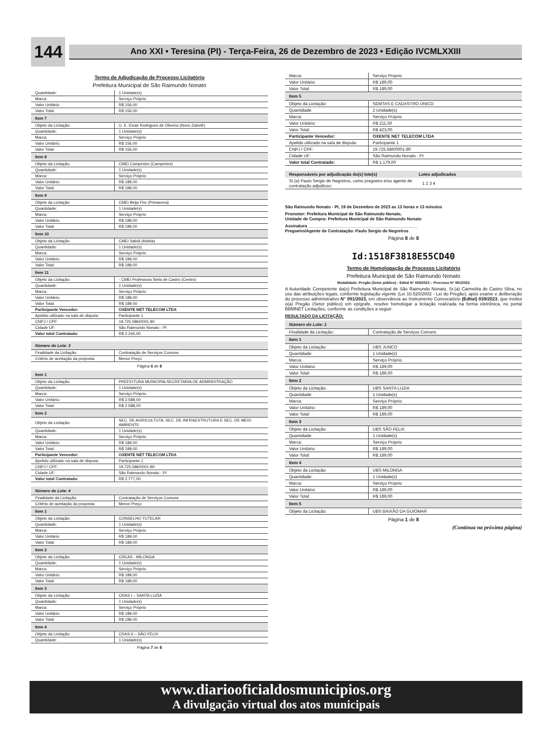144
Ano XXI • Teresina (PI) - Terça-Feira, 26 de Dezembro de 2023 • Edição IVCMLXXIII
Termo de Adjudicação de Processo Licitatório
Prefeitura Municipal de São Raimundo Nonato
| Quantidade: | 1 Unidade(s) |
| Marca: | Serviço Próprio |
| Valor Unitário: | R$ 156,00 |
| Valor Total: | R$ 156,00 |
| Item 7 | |
| Objeto da Licitação: | U. E. Elzair Rodrigues de Oliveira (Novo Zabelê) |
| Quantidade: | 1 Unidade(s) |
| Marca: | Serviço Próprio |
| Valor Unitário: | R$ 156,00 |
| Valor Total: | R$ 156,00 |
| Item 8 | |
| Objeto da Licitação: | CMEI Campestre (Campestre) |
| Quantidade: | 1 Unidade(s) |
| Marca: | Serviço Próprio |
| Valor Unitário: | R$ 189,00 |
| Valor Total: | R$ 189,00 |
| Item 9 | |
| Objeto da Licitação: | CMEI Beija Flor (Primavera) |
| Quantidade: | 1 Unidade(s) |
| Marca: | Serviço Próprio |
| Valor Unitário: | R$ 189,00 |
| Valor Total: | R$ 189,00 |
| Item 10 | |
| Objeto da Licitação: | CMEI Sabiá (Aldeia) |
| Quantidade: | 1 Unidade(s) |
| Marca: | Serviço Próprio |
| Valor Unitário: | R$ 189,00 |
| Valor Total: | R$ 189,00 |
| Item 11 | |
| Objeto da Licitação: | - CMEI Professora Stela de Castro (Centro) |
| Quantidade: | 1 Unidade(s) |
| Marca: | Serviço Próprio |
| Valor Unitário: | R$ 189,00 |
| Valor Total: | R$ 189,00 |
| Participante Vencedor: | OXENTE NET TELECOM LTDA |
| Apelido utilizado na sala de disputa: | Participante 1 |
| CNPJ / CPF: | 19.725.586/0001-80 |
| Cidade UF: | São Raimundo Nonato - PI |
| Valor total Contratado: | R$ 2.246,00 |
| Número do Lote: 3 | |
| Finalidade da Licitação: | Contratação de Serviços Comuns |
| Critério de aceitação da proposta: | Menor Preço |
Página 6 de 8
| Item 1 | |
| Objeto da Licitação: | PREFEITURA MUNICIPALSECRETARIA DE ADMINISTRAÇÃO |
| Quantidade: | 1 Unidade(s) |
| Marca: | Serviço Próprio |
| Valor Unitário: | R$ 2.588,00 |
| Valor Total: | R$ 2.588,00 |
| Item 2 | |
| Objeto da Licitação: | SEC. DE AGRICULTUTA, SEC. DE INFRAESTRUTURA E SEC. DE MEIO AMBIENTE |
| Quantidade: | 1 Unidade(s) |
| Marca: | Serviço Próprio |
| Valor Unitário: | R$ 189,00 |
| Valor Total: | R$ 189,00 |
| Participante Vencedor: | OXENTE NET TELECOM LTDA |
| Apelido utilizado na sala de disputa: | Participante 1 |
| CNPJ / CPF: | 19.725.586/0001-80 |
| Cidade UF: | São Raimundo Nonato - PI |
| Valor total Contratado: | R$ 2.777,00 |
| Número do Lote: 4 | |
| Finalidade da Licitação: | Contratação de Serviços Comuns |
| Critério de aceitação da proposta: | Menor Preço |
| Item 1 | |
| Objeto da Licitação: | CONSELHO TUTELAR |
| Quantidade: | 1 Unidade(s) |
| Marca: | Serviço Próprio |
| Valor Unitário: | R$ 189,00 |
| Valor Total: | R$ 189,00 |
| Item 2 | |
| Objeto da Licitação: | CREAS - MILONGA |
| Quantidade: | 1 Unidade(s) |
| Marca: | Serviço Próprio |
| Valor Unitário: | R$ 189,00 |
| Valor Total: | R$ 189,00 |
| Item 3 | |
| Objeto da Licitação: | CRAS I – SANTA LUZIA |
| Quantidade: | 1 Unidade(s) |
| Marca: | Serviço Próprio |
| Valor Unitário: | R$ 189,00 |
| Valor Total: | R$ 189,00 |
| Item 4 | |
| Objeto da Licitação: | CRAS II – SÃO FÉLIX |
| Quantidade: | 1 Unidade(s) |
Página 7 de 8
| Marca: | Serviço Próprio |
| Valor Unitário: | R$ 189,00 |
| Valor Total: | R$ 189,00 |
| Item 5 | |
| Objeto da Licitação: | SEMTAS E CADASTRO ÚNICO |
| Quantidade: | 2 Unidade(s) |
| Marca: | Serviço Próprio |
| Valor Unitário: | R$ 211,50 |
| Valor Total: | R$ 423,00 |
| Participante Vencedor: | OXENTE NET TELECOM LTDA |
| Apelido utilizado na sala de disputa: | Participante 1 |
| CNPJ / CPF: | 19.725.586/0001-80 |
| Cidade UF: | São Raimundo Nonato - PI |
| Valor total Contratado: | R$ 1.179,00 |
| Responsáveis por adjudicação do(s) lote(s) | Lotes adjudicados |
| --- | --- |
| Sr.(a) Paulo Sergio de Negreiros, como pregoeiro e/ou agente de contratação adjudicou: | 1 2 3 4 |
São Raimundo Nonato - PI, 19 de Dezembro de 2023 as 13 horas e 13 minutos
Promotor: Prefeitura Municipal de São Raimundo Nonato,
Unidade de Compra: Prefeitura Municipal de São Raimundo Nonato
Assinatura ______________________________________________
Pregoeiro/Agente de Contratação: Paulo Sergio de Negreiros
Página 8 de 8
Id:1518F3818E55CD40
Termo de Homologação de Processo Licitatório
Prefeitura Municipal de São Raimundo Nonato
Modalidade: Pregão (Setor público) - Edital N° 039/2023 – Processo N° 091/2023
A Autoridade Competente da(o) Prefeitura Municipal de São Raimundo Nonato, Sr.(a) Carmelita de Castro Silva, no uso das atribuições legais, conforme legislação vigente (Lei 10.520/2002 - Lei do Pregão), após exame e deliberação do processo administrativo N° 091/2023, em observância ao Instrumento Convocatório (Edital) 039/2023, que institui o(a) Pregão (Setor público) em epígrafe, resolve homologar a licitação realizada na forma eletrônica, no portal BBMNET Licitações, conforme as condições a seguir:
RESULTADO DA LICITAÇÃO:
| Número do Lote: 1 | |
| Finalidade da Licitação: | Contratação de Serviços Comuns |
| Item 1 | |
| Objeto da Licitação: | UBS JUNCO |
| Quantidade: | 1 Unidade(s) |
| Marca: | Serviço Próprio |
| Valor Unitário: | R$ 189,00 |
| Valor Total: | R$ 189,00 |
| Item 2 | |
| Objeto da Licitação: | UBS SANTA LUZIA |
| Quantidade: | 1 Unidade(s) |
| Marca: | Serviço Próprio |
| Valor Unitário: | R$ 189,00 |
| Valor Total: | R$ 189,00 |
| Item 3 | |
| Objeto da Licitação: | UBS SÃO FELIX |
| Quantidade: | 1 Unidade(s) |
| Marca: | Serviço Próprio |
| Valor Unitário: | R$ 189,00 |
| Valor Total: | R$ 189,00 |
| Item 4 | |
| Objeto da Licitação: | UBS MILONGA |
| Quantidade: | 1 Unidade(s) |
| Marca: | Serviço Próprio |
| Valor Unitário: | R$ 189,00 |
| Valor Total: | R$ 189,00 |
| Item 5 | |
| Objeto da Licitação: | UBS BAIXÃO DA GUIOMAR |
Página 1 de 8
(Continua na próxima página)
www.diariooficialdosmunicipios.org
A divulgação virtual dos atos municipais